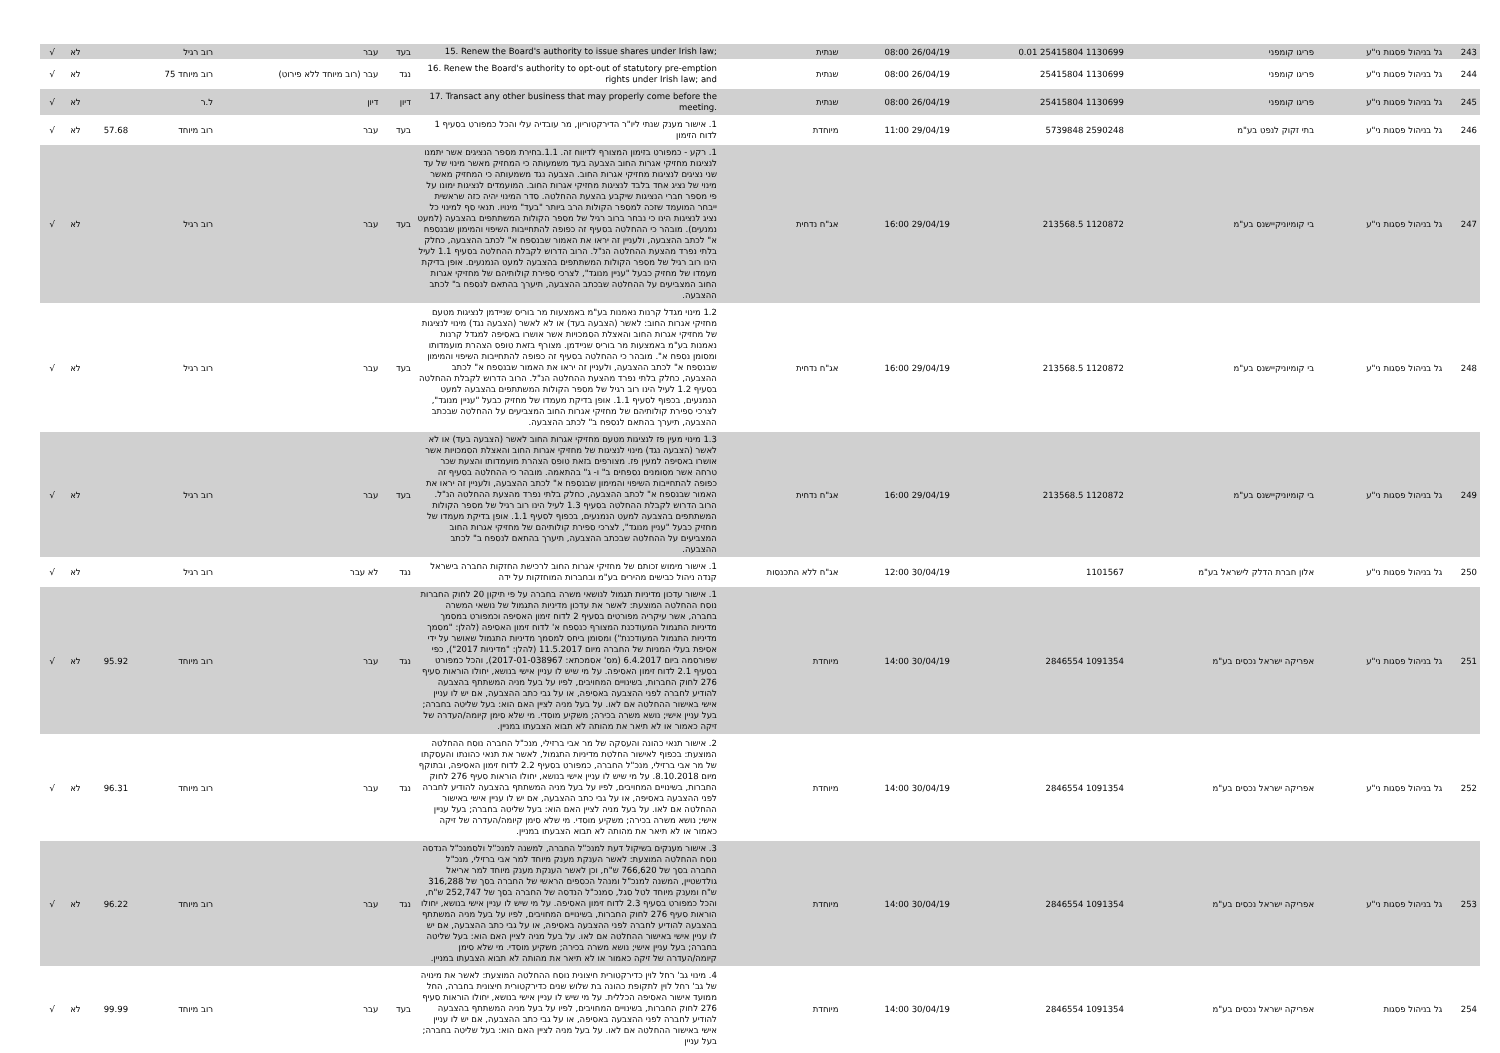| 243 | גל בניהול פסגות ני"ע | פריגו קומפני | 1130699 25415804 0.01 | 26/04/19 08:00 | שנתית | 15. Renew the Board's authority to issue shares under Irish law; | בעד | עבר | רוב רגיל | | לא | √ |
| 244 | גל בניהול פסגות ני"ע | פריגו קומפני | 1130699 25415804 | 26/04/19 08:00 | שנתית | 16. Renew the Board's authority to opt-out of statutory pre-emption rights under Irish law; and | נגד | עבר (רוב מיוחד ללא פירוט) | רוב מיוחד 75 | | לא | √ |
| 245 | גל בניהול פסגות ני"ע | פריגו קומפני | 1130699 25415804 | 26/04/19 08:00 | שנתית | 17. Transact any other business that may properly come before the meeting. | דיון | דיון | ל.ר | | לא | √ |
| 246 | גל בניהול פסגות ני"ע | בתי זקוק לנפט בע"מ | 2590248 5739848 | 29/04/19 11:00 | מיוחדת | 1. אישור מענק שנתי ליו"ר הדירקטוריון, מר עובדיה עלי והכל כמפורט בסעיף 1 לדוח הזימון | בעד | עבר | רוב מיוחד | 57.68 | לא | √ |
| 247 | גל בניהול פסגות ני"ע | בי קומיוניקיישנס בע"מ | 1120872 213568.5 | 29/04/19 16:00 | אג"ח נדחית | 1. רקע - כמפורט בזימון המצורף לדיווח זה. 1.1.בחירת מספר הנציגים אשר יתמנו לנציגות מחזיקי אגרות החוב הצבעה בעד משמעותה כי המחזיק מאשר מינוי של עד שני נציגים לנציגות מחזיקי אגרות החוב. הצבעה נגד משמעותה כי המחזיק מאשר מינוי של נציג אחד בלבד לנציגות מחזיקי אגרות החוב. המועמדים לנציגות ימונו על פי מספר חברי הנציגות שיקבע בהצעת ההחלטה. סדר המינוי יהיה כזה שראשית ייבחר המועמד שזכה למספר הקולות הרב ביותר "בעד" מינויו. תנאי סף למינוי כל נציג לנציגות הינו כי נבחר ברוב רגיל של מספר הקולות המשתתפים בהצבעה (למעט נמנעים). מובהר כי ההחלטה בסעיף זה כפופה להתחייבות השיפוי והמימון שבנספח א" לכתב ההצבעה, ולעניין זה יראו את האמור שבנספח א" לכתב ההצבעה, כחלק בלתי נפרד מהצעת ההחלטה הנ"ל. הרוב הדרוש לקבלת ההחלטה בסעיף 1.1 לעיל הינו רוב רגיל של מספר הקולות המשתתפים בהצבעה למעט הנמנעים. אופן בדיקת מעמדו של מחזיק כבעל "עניין מנוגד", לצרכי ספירת קולותיהם של מחזיקי אגרות החוב המצביעים על ההחלטה שבכתב ההצבעה, תיערך בהתאם לנספח ב" לכתב ההצבעה. | בעד | עבר | רוב רגיל | | לא | √ |
| 248 | גל בניהול פסגות ני"ע | בי קומיוניקיישנס בע"מ | 1120872 213568.5 | 29/04/19 16:00 | אג"ח נדחית | 1.2 מינוי מגדל קרנות נאמנות בע"מ באמצעות מר בוריס שניידמן לנציגות מטעם מחזיקי אגרות החוב: לאשר (הצבעה בעד) או לא לאשר (הצבעה נגד) מינוי לנציגות של מחזיקי אגרות החוב והאצלת הסמכויות אשר אושרו באסיפה למגדל קרנות נאמנות בע"מ באמצעות מר בוריס שניידמן. מצורף בזאת טופס הצהרת מועמדותו ומסומן נספח א". מובהר כי ההחלטה בסעיף זה כפופה להתחייבות השיפוי והמימון שבנספח א" לכתב ההצבעה, ולעניין זה יראו את האמור שבנספח א" לכתב ההצבעה, כחלק בלתי נפרד מהצעת ההחלטה הנ"ל. הרוב הדרוש לקבלת ההחלטה בסעיף 1.2 לעיל הינו רוב רגיל של מספר הקולות המשתתפים בהצבעה למעט הנמנעים, בכפוף לסעיף 1.1. אופן בדיקת מעמדו של מחזיק כבעל "עניין מנוגד", לצרכי ספירת קולותיהם של מחזיקי אגרות החוב המצביעים על ההחלטה שבכתב ההצבעה, תיערך בהתאם לנספח ב" לכתב ההצבעה. | בעד | עבר | רוב רגיל | | לא | √ |
| 249 | גל בניהול פסגות ני"ע | בי קומיוניקיישנס בע"מ | 1120872 213568.5 | 29/04/19 16:00 | אג"ח נדחית | 1.3 מינוי מעין פז לנציגות מטעם מחזיקי אגרות החוב לאשר (הצבעה בעד) או לא לאשר (הצבעה נגד) מינוי לנציגות של מחזיקי אגרות החוב והאצלת הסמכויות אשר אושרו באסיפה למעין פז. מצורפים בזאת טופס הצהרת מועמדותו והצעת שכר טרחה אשר מסומנים נספחים ב" ו- ג" בהתאמה. מובהר כי ההחלטה בסעיף זה כפופה להתחייבות השיפוי והמימון שבנספח א" לכתב ההצבעה, ולעניין זה יראו את האמור שבנספח א" לכתב ההצבעה, כחלק בלתי נפרד מהצעת ההחלטה הנ"ל. הרוב הדרוש לקבלת ההחלטה בסעיף 1.3 לעיל הינו רוב רגיל של מספר הקולות המשתתפים בהצבעה למעט הנמנעים, בכפוף לסעיף 1.1. אופן בדיקת מעמדו של מחזיק כבעל "עניין מנוגד", לצרכי ספירת קולותיהם של מחזיקי אגרות החוב המצביעים על ההחלטה שבכתב ההצבעה, תיערך בהתאם לנספח ב" לכתב ההצבעה. | בעד | עבר | רוב רגיל | | לא | √ |
| 250 | גל בניהול פסגות ני"ע | אלון חברת הדלק לישראל בע"מ | 1101567 | 30/04/19 12:00 | אג"ח ללא התכנסות | 1. אישור מימוש זכותם של מחזיקי אגרות החוב לרכישת החזקות החברה בישראל קנדה ניהול כבישים מהירים בע"מ ובחברות המוחזקות על ידה | נגד | לא עבר | רוב רגיל | | לא | √ |
| 251 | גל בניהול פסגות ני"ע | אפריקה ישראל נכסים בע"מ | 1091354 2846554 | 30/04/19 14:00 | מיוחדת | 1. אישור עדכון מדיניות תגמול לנושאי משרה בחברה על פי תיקון 20 לחוק החברות נוסח ההחלטה המוצעת: לאשר את עדכון מדיניות התגמול של נושאי המשרה בחברה, אשר עיקריה מפורטים בסעיף 2 לדוח זימון האסיפה וכמפורט במסמך מדיניות התגמול המעודכנת המצורף כנספח א' לדוח זימון האסיפה (להלן: "מסמך מדיניות התגמול המעודכנת") ומסומן ביחס למסמך מדיניות התגמול שאושר על ידי אסיפת בעלי המניות של החברה מיום 11.5.2017 (להלן: "מדיניות 2017"), כפי שפורסמה ביום 6.4.2017 (מס' אסמכתא: 2017-01-038967), והכל כמפורט בסעיף 2.1 לדוח זימון האסיפה. על מי שיש לו עניין אישי בנושא, יחולו הוראות סעיף 276 לחוק החברות, בשינויים המחויבים, לפיו על בעל מניה המשתתף בהצבעה להודיע לחברה לפני ההצבעה באסיפה, או על גבי כתב ההצבעה, אם יש לו עניין אישי באישור ההחלטה אם לאו. על בעל מניה לציין האם הוא: בעל שליטה בחברה; בעל עניין אישי; נושא משרה בכירה; משקיע מוסדי. מי שלא סימן קיומה/העדרה של זיקה כאמור או לא תיאר את מהותה לא תבוא הצבעתו במניין. | נגד | עבר | רוב מיוחד | 95.92 | לא | √ |
| 252 | גל בניהול פסגות ני"ע | אפריקה ישראל נכסים בע"מ | 1091354 2846554 | 30/04/19 14:00 | מיוחדת | 2. אישור תנאי כהונה והעסקה של מר אבי ברזילי, מנכ"ל החברה נוסח ההחלטה המוצעת: בכפוף לאישור החלטת מדיניות התגמול, לאשר את תנאי כהונתו והעסקתו של מר אבי ברזילי, מנכ"ל החברה, כמפורט בסעיף 2.2 לדוח זימון האסיפה, ובתוקף מיום 8.10.2018. על מי שיש לו עניין אישי בנושא, יחולו הוראות סעיף 276 לחוק החברות, בשינויים המחויבים, לפיו על בעל מניה המשתתף בהצבעה להודיע לחברה לפני ההצבעה באסיפה, או על גבי כתב ההצבעה, אם יש לו עניין אישי באישור ההחלטה אם לאו. על בעל מניה לציין האם הוא: בעל שליטה בחברה; בעל עניין אישי; נושא משרה בכירה; משקיע מוסדי. מי שלא סימן קיומה/העדרה של זיקה כאמור או לא תיאר את מהותה לא תבוא הצבעתו במניין. | נגד | עבר | רוב מיוחד | 96.31 | לא | √ |
| 253 | גל בניהול פסגות ני"ע | אפריקה ישראל נכסים בע"מ | 1091354 2846554 | 30/04/19 14:00 | מיוחדת | 3. אישור מענקים בשיקול דעת למנכ"ל החברה, למשנה למנכ"ל ולסמנכ"ל הנדסה נוסח ההחלטה המוצעת: לאשר הענקת מענק מיוחד למר אבי ברזילי, מנכ"ל החברה בסך של 766,620 ש"ח, וכן לאשר הענקת מענק מיוחד למר אריאל גולדשטיין, המשנה למנכ"ל ומנהל הכספים הראשי של החברה בסך של 316,288 ש"ח ומענק מיוחד לטל סגל, סמנכ"ל הנדסה של החברה בסך של 252,747 ש"ח, והכל כמפורט בסעיף 2.3 לדוח זימון האסיפה. על מי שיש לו עניין אישי בנושא, יחולו הוראות סעיף 276 לחוק החברות, בשינויים המחויבים, לפיו על בעל מניה המשתתף בהצבעה להודיע לחברה לפני ההצבעה באסיפה, או על גבי כתב ההצבעה, אם יש לו עניין אישי באישור ההחלטה אם לאו. על בעל מניה לציין האם הוא: בעל שליטה בחברה; בעל עניין אישי; נושא משרה בכירה; משקיע מוסדי. מי שלא סימן קיומה/העדרה של זיקה כאמור או לא תיאר את מהותה לא תבוא הצבעתו במניין. | נגד | עבר | רוב מיוחד | 96.22 | לא | √ |
| 254 | גל בניהול פסגות | אפריקה ישראל נכסים בע"מ | 1091354 2846554 | 30/04/19 14:00 | מיוחדת | 4. מינוי גב' רחל לוין כדירקטורית חיצונית נוסח ההחלטה המוצעת: לאשר את מינויה של גב' רחל לוין לתקופת כהונה בת שלוש שנים כדירקטורית חיצונית בחברה, החל ממועד אישור האסיפה הכללית. על מי שיש לו עניין אישי בנושא, יחולו הוראות סעיף 276 לחוק החברות, בשינויים המחויבים, לפיו על בעל מניה המשתתף בהצבעה להודיע לחברה לפני ההצבעה באסיפה, או על גבי כתב ההצבעה, אם יש לו עניין אישי באישור ההחלטה אם לאו. על בעל מניה לציין האם הוא: בעל שליטה בחברה; בעל עניין | בעד | עבר | רוב מיוחד | 99.99 | לא | √ |